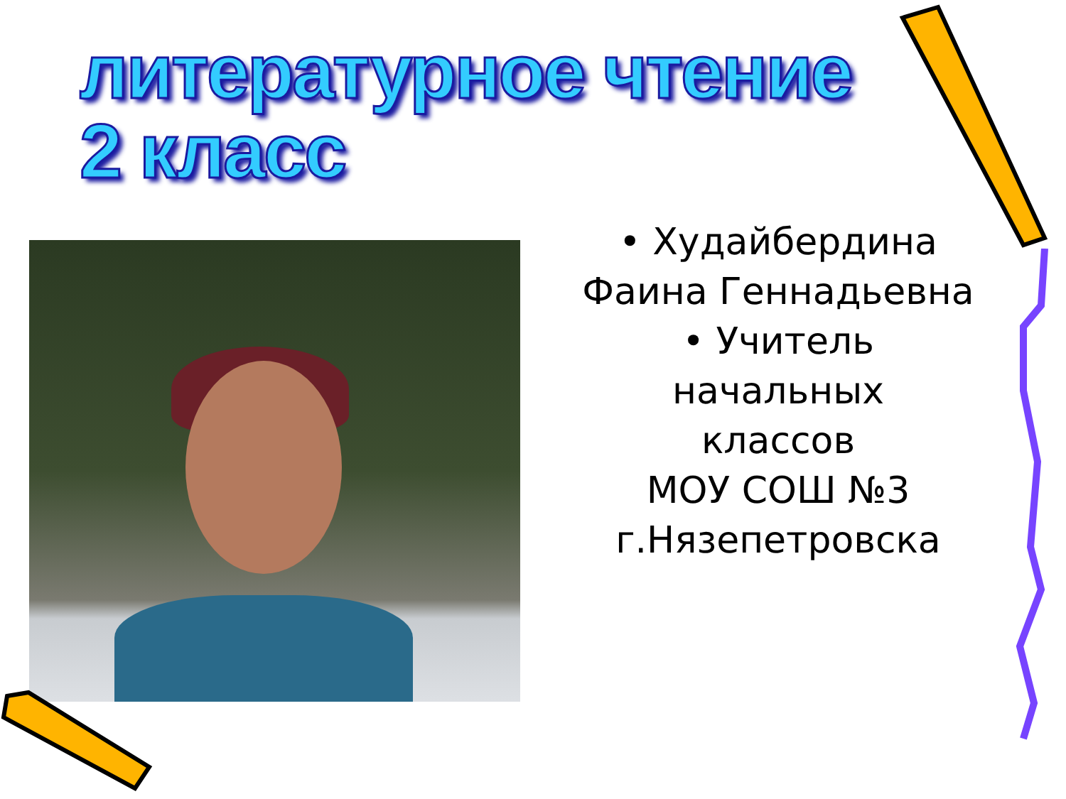литературное чтение
2 класс
• Худайбердина Фаина Геннадьевна
• Учитель
начальных
классов
МОУ СОШ №3
г.Нязепетровска